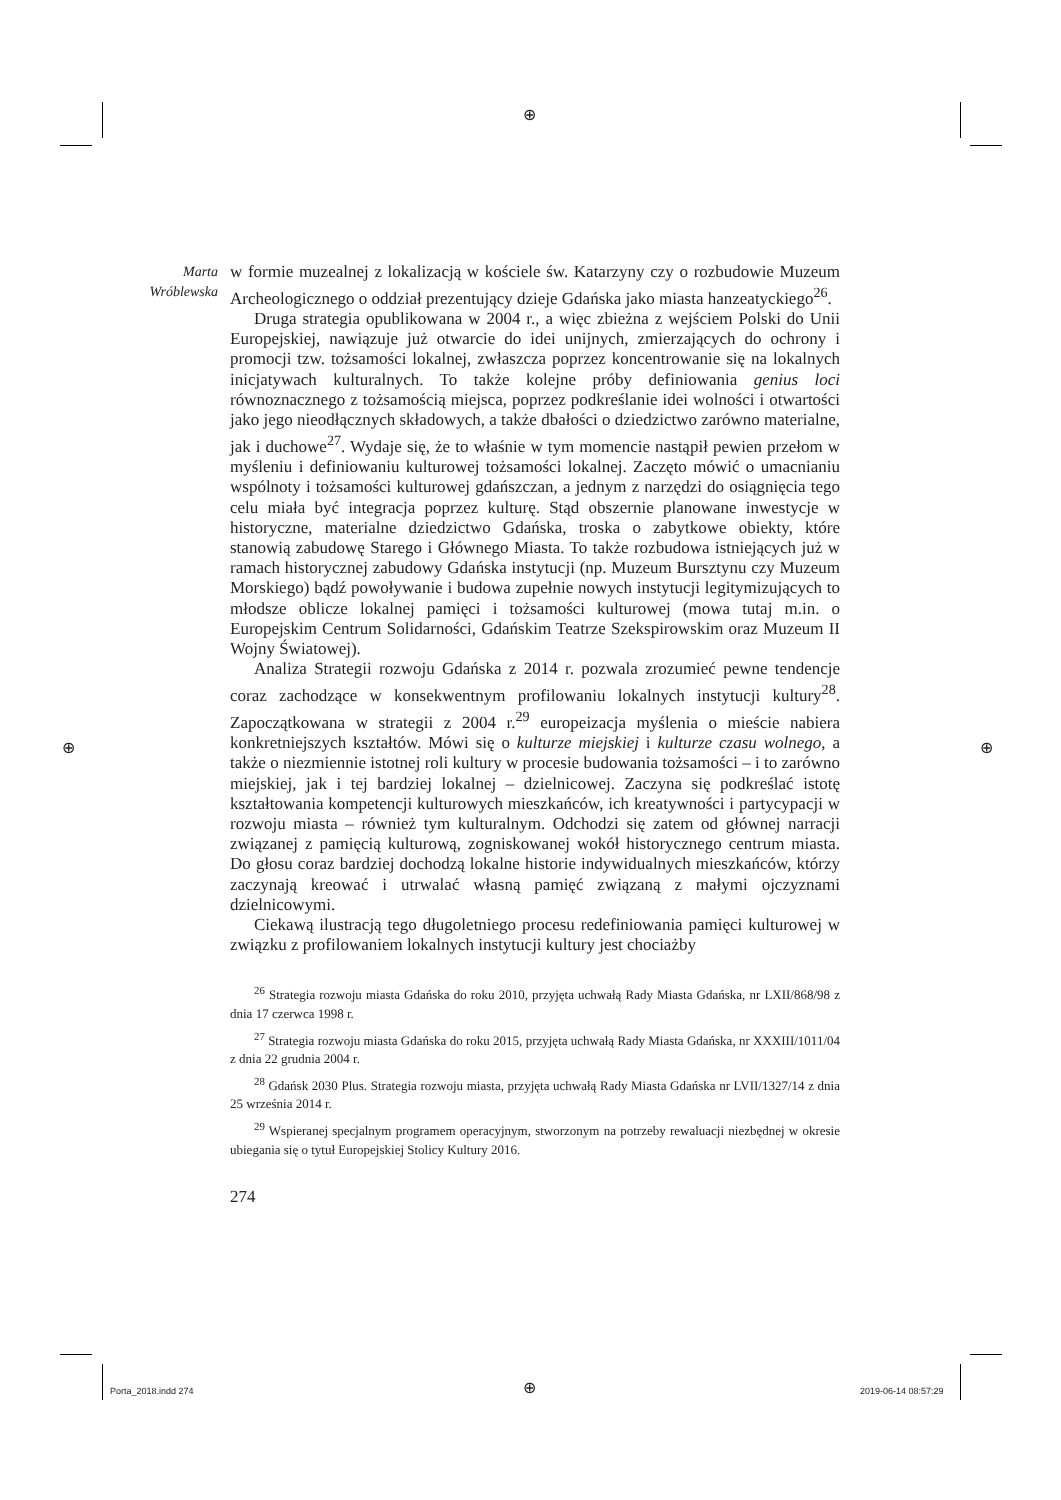⊕
⊕ ⊕
⊕
Marta Wróblewska
w formie muzealnej z lokalizacją w kościele św. Katarzyny czy o rozbudowie Muzeum Archeologicznego o oddział prezentujący dzieje Gdańska jako miasta hanzeatyckiego<sup>26</sup>.
Druga strategia opublikowana w 2004 r., a więc zbieżna z wejściem Polski do Unii Europejskiej, nawiązuje już otwarcie do idei unijnych, zmierzających do ochrony i promocji tzw. tożsamości lokalnej, zwłaszcza poprzez koncentrowanie się na lokalnych inicjatywach kulturalnych. To także kolejne próby definiowania genius loci równoznacznego z tożsamością miejsca, poprzez podkreślanie idei wolności i otwartości jako jego nieodłącznych składowych, a także dbałości o dziedzictwo zarówno materialne, jak i duchowe<sup>27</sup>. Wydaje się, że to właśnie w tym momencie nastąpił pewien przełom w myśleniu i definiowaniu kulturowej tożsamości lokalnej. Zaczęto mówić o umacnianiu wspólnoty i tożsamości kulturowej gdańszczan, a jednym z narzędzi do osiągnięcia tego celu miała być integracja poprzez kulturę. Stąd obszernie planowane inwestycje w historyczne, materialne dziedzictwo Gdańska, troska o zabytkowe obiekty, które stanowią zabudowę Starego i Głównego Miasta. To także rozbudowa istniejących już w ramach historycznej zabudowy Gdańska instytucji (np. Muzeum Bursztynu czy Muzeum Morskiego) bądź powoływanie i budowa zupełnie nowych instytucji legitymizujących to młodsze oblicze lokalnej pamięci i tożsamości kulturowej (mowa tutaj m.in. o Europejskim Centrum Solidarności, Gdańskim Teatrze Szekspirowskim oraz Muzeum II Wojny Światowej).
Analiza Strategii rozwoju Gdańska z 2014 r. pozwala zrozumieć pewne tendencje coraz zachodzące w konsekwentnym profilowaniu lokalnych instytucji kultury<sup>28</sup>. Zapoczątkowana w strategii z 2004 r.<sup>29</sup> europeizacja myślenia o mieście nabiera konkretniejszych kształtów. Mówi się o kulturze miejskiej i kulturze czasu wolnego, a także o niezmiennie istotnej roli kultury w procesie budowania tożsamości – i to zarówno miejskiej, jak i tej bardziej lokalnej – dzielnicowej. Zaczyna się podkreślać istotę kształtowania kompetencji kulturowych mieszkańców, ich kreatywności i partycypacji w rozwoju miasta – również tym kulturalnym. Odchodzi się zatem od głównej narracji związanej z pamięcią kulturową, zogniskowanej wokół historycznego centrum miasta. Do głosu coraz bardziej dochodzą lokalne historie indywidualnych mieszkańców, którzy zaczynają kreować i utrwalać własną pamięć związaną z małymi ojczyznami dzielnicowymi.
Ciekawą ilustracją tego długoletniego procesu redefiniowania pamięci kulturowej w związku z profilowaniem lokalnych instytucji kultury jest chociażby
<sup>26</sup> Strategia rozwoju miasta Gdańska do roku 2010, przyjęta uchwałą Rady Miasta Gdańska, nr LXII/868/98 z dnia 17 czerwca 1998 r.
<sup>27</sup> Strategia rozwoju miasta Gdańska do roku 2015, przyjęta uchwałą Rady Miasta Gdańska, nr XXXIII/1011/04 z dnia 22 grudnia 2004 r.
<sup>28</sup> Gdańsk 2030 Plus. Strategia rozwoju miasta, przyjęta uchwałą Rady Miasta Gdańska nr LVII/1327/14 z dnia 25 września 2014 r.
<sup>29</sup> Wspieranej specjalnym programem operacyjnym, stworzonym na potrzeby rewaluacji niezbędnej w okresie ubiegania się o tytuł Europejskiej Stolicy Kultury 2016.
274
Porta_2018.indd 274 2019-06-14 08:57:29